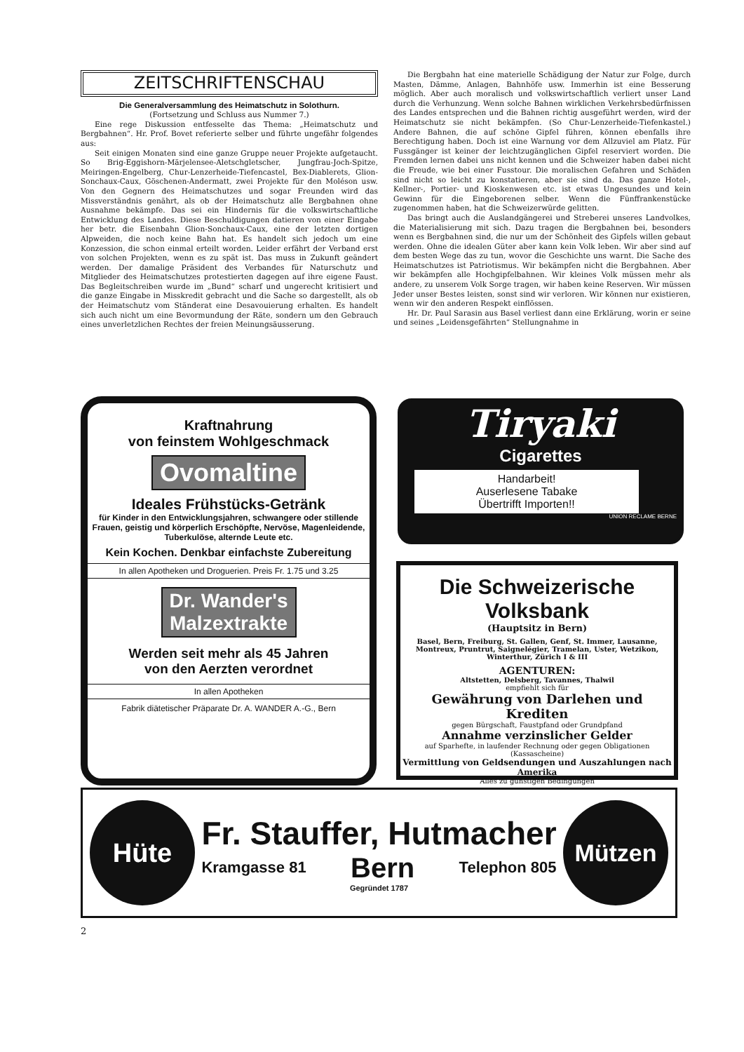ZEITSCHRIFTENSCHAU
Die Generalversammlung des Heimatschutz in Solothurn.
(Fortsetzung und Schluss aus Nummer 7.)
Eine rege Diskussion entfesselte das Thema: „Heimatschutz und Bergbahnen“. Hr. Prof. Bovet referierte selber und führte ungefähr folgendes aus:
Seit einigen Monaten sind eine ganze Gruppe neuer Projekte aufgetaucht. So Brig-Eggishorn-Märjelensee-Aletschgletscher, Jungfrau-Joch-Spitze, Meiringen-Engelberg, Chur-Lenzerheide-Tiefencastel, Bex-Diablerets, Glion-Sonchaux-Caux, Göschenen-Andermatt, zwei Projekte für den Moléson usw. Von den Gegnern des Heimatschutzes und sogar Freunden wird das Missverständnis genährt, als ob der Heimatschutz alle Bergbahnen ohne Ausnahme bekämpfe. Das sei ein Hindernis für die volkswirtschaftliche Entwicklung des Landes. Diese Beschuldigungen datieren von einer Eingabe her betr. die Eisenbahn Glion-Sonchaux-Caux, eine der letzten dortigen Alpweiden, die noch keine Bahn hat. Es handelt sich jedoch um eine Konzession, die schon einmal erteilt worden. Leider erfährt der Verband erst von solchen Projekten, wenn es zu spät ist. Das muss in Zukunft geändert werden. Der damalige Präsident des Verbandes für Naturschutz und Mitglieder des Heimatschutzes protestierten dagegen auf ihre eigene Faust. Das Begleitschreiben wurde im „Bund“ scharf und ungerecht kritisiert und die ganze Eingabe in Misskredit gebracht und die Sache so dargestellt, als ob der Heimatschutz vom Ständerat eine Desavouierung erhalten. Es handelt sich auch nicht um eine Bevormundung der Räte, sondern um den Gebrauch eines unverletzlichen Rechtes der freien Meinungsäusserung.
Die Bergbahn hat eine materielle Schädigung der Natur zur Folge, durch Masten, Dämme, Anlagen, Bahnhöfe usw. Immerhin ist eine Besserung möglich. Aber auch moralisch und volkswirtschaftlich verliert unser Land durch die Verhunzung. Wenn solche Bahnen wirklichen Verkehrsbedürfnissen des Landes entsprechen und die Bahnen richtig ausgeführt werden, wird der Heimatschutz sie nicht bekämpfen. (So Chur-Lenzerheide-Tiefenkastel.) Andere Bahnen, die auf schöne Gipfel führen, können ebenfalls ihre Berechtigung haben. Doch ist eine Warnung vor dem Allzuviel am Platz. Für Fussgänger ist keiner der leichtzugänglichen Gipfel reserviert worden. Die Fremden lernen dabei uns nicht kennen und die Schweizer haben dabei nicht die Freude, wie bei einer Fusstour. Die moralischen Gefahren und Schäden sind nicht so leicht zu konstatieren, aber sie sind da. Das ganze Hotel-, Kellner-, Portier- und Kioskenwesen etc. ist etwas Ungesundes und kein Gewinn für die Eingeborenen selber. Wenn die Fünffrankenstücke zugenommen haben, hat die Schweizerwürde gelitten.
Das bringt auch die Auslandgängerei und Streberei unseres Landvolkes, die Materialisierung mit sich. Dazu tragen die Bergbahnen bei, besonders wenn es Bergbahnen sind, die nur um der Schönheit des Gipfels willen gebaut werden. Ohne die idealen Güter aber kann kein Volk leben. Wir aber sind auf dem besten Wege das zu tun, wovor die Geschichte uns warnt. Die Sache des Heimatschutzes ist Patriotismus. Wir bekämpfen nicht die Bergbahnen. Aber wir bekämpfen alle Hochgipfelbahnen. Wir kleines Volk müssen mehr als andere, zu unserem Volk Sorge tragen, wir haben keine Reserven. Wir müssen Jeder unser Bestes leisten, sonst sind wir verloren. Wir können nur existieren, wenn wir den anderen Respekt einflössen.
Hr. Dr. Paul Sarasin aus Basel verliest dann eine Erklärung, worin er seine und seines „Leidensgefährten“ Stellungnahme in
Kraftnahrung
von feinstem Wohlgeschmack
Ovomaltine
Ideales Frühstücks-Getränk
für Kinder in den Entwicklungsjahren, schwangere oder stillende Frauen, geistig und körperlich Erschöpfte, Nervöse, Magenleidende, Tuberkulöse, alternde Leute etc.
Kein Kochen. Denkbar einfachste Zubereitung
In allen Apotheken und Droguerien. Preis Fr. 1.75 und 3.25
Dr. Wander's
Malzextrakte
Werden seit mehr als 45 Jahren
von den Aerzten verordnet
In allen Apotheken
Fabrik diätetischer Präparate Dr. A. WANDER A.-G., Bern
Tiryaki
Cigarettes
Handarbeit!
Auserlesene Tabake
Übertrifft Importen!!
UNION RECLAME BERNE
Die Schweizerische Volksbank
(Hauptsitz in Bern)
Basel, Bern, Freiburg, St. Gallen, Genf, St. Immer, Lausanne, Montreux, Pruntrut, Saignelégier, Tramelan, Uster, Wetzikon, Winterthur, Zürich I & III
AGENTUREN:
Altstetten, Delsberg, Tavannes, Thalwil
empfiehlt sich für
Gewährung von Darlehen und Krediten
gegen Bürgschaft, Faustpfand oder Grundpfand
Annahme verzinslicher Gelder
auf Sparhefte, in laufender Rechnung oder gegen Obligationen (Kassascheine)
Vermittlung von Geldsendungen und Auszahlungen nach Amerika
Alles zu günstigen Bedingungen
Hüte
Fr. Stauffer, Hutmacher
Kramgasse 81 Bern Telephon 805
Gegründet 1787
Mützen
2